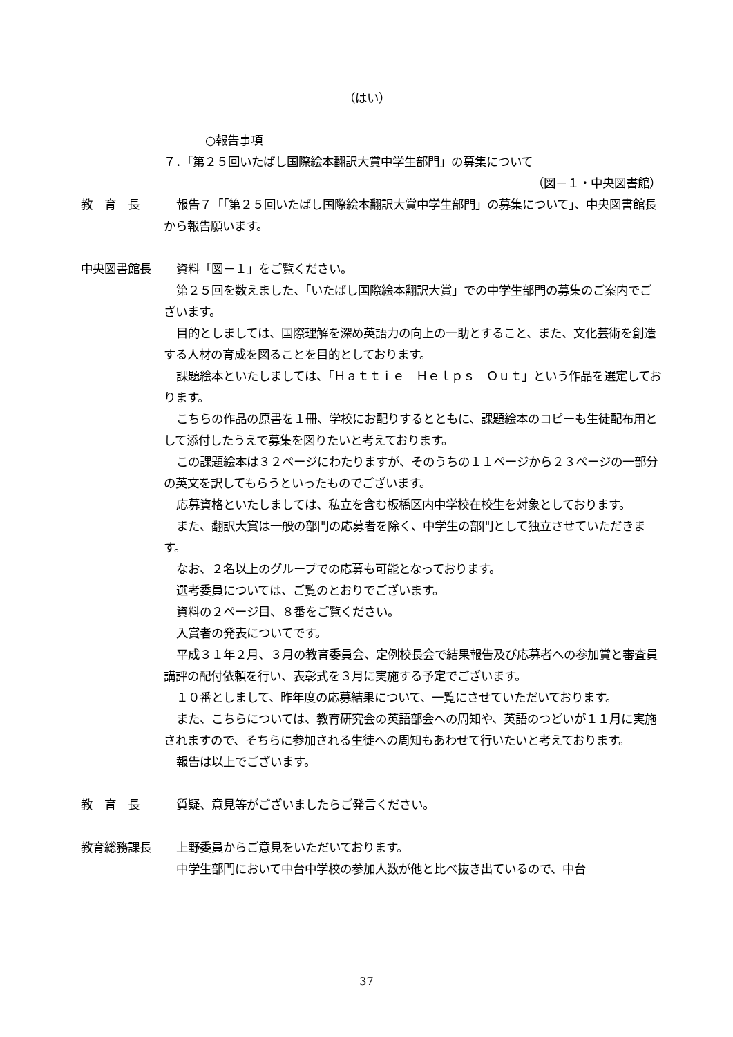（はい）
○報告事項
７．「第２５回いたばし国際絵本翻訳大賞中学生部門」の募集について
（図－１・中央図書館）
教　育　長 報告７「「第２５回いたばし国際絵本翻訳大賞中学生部門」の募集について」、中央図書館長から報告願います。
中央図書館長 資料「図－１」をご覧ください。
第２５回を数えました、「いたばし国際絵本翻訳大賞」での中学生部門の募集のご案内でございます。
目的としましては、国際理解を深め英語力の向上の一助とすること、また、文化芸術を創造する人材の育成を図ることを目的としております。
課題絵本といたしましては、「Ｈａｔｔｉｅ　Ｈｅｌｐｓ　Ｏｕｔ」という作品を選定しております。
こちらの作品の原書を１冊、学校にお配りするとともに、課題絵本のコピーも生徒配布用として添付したうえで募集を図りたいと考えております。
この課題絵本は３２ページにわたりますが、そのうちの１１ページから２３ページの一部分の英文を訳してもらうといったものでございます。
応募資格といたしましては、私立を含む板橋区内中学校在校生を対象としております。
また、翻訳大賞は一般の部門の応募者を除く、中学生の部門として独立させていただきます。
なお、２名以上のグループでの応募も可能となっております。
選考委員については、ご覧のとおりでございます。
資料の２ページ目、８番をご覧ください。
入賞者の発表についてです。
平成３１年２月、３月の教育委員会、定例校長会で結果報告及び応募者への参加賞と審査員講評の配付依頼を行い、表彰式を３月に実施する予定でございます。
１０番としまして、昨年度の応募結果について、一覧にさせていただいております。
また、こちらについては、教育研究会の英語部会への周知や、英語のつどいが１１月に実施されますので、そちらに参加される生徒への周知もあわせて行いたいと考えております。
報告は以上でございます。
教　育　長 質疑、意見等がございましたらご発言ください。
教育総務課長 上野委員からご意見をいただいております。
中学生部門において中台中学校の参加人数が他と比べ抜き出ているので、中台
37